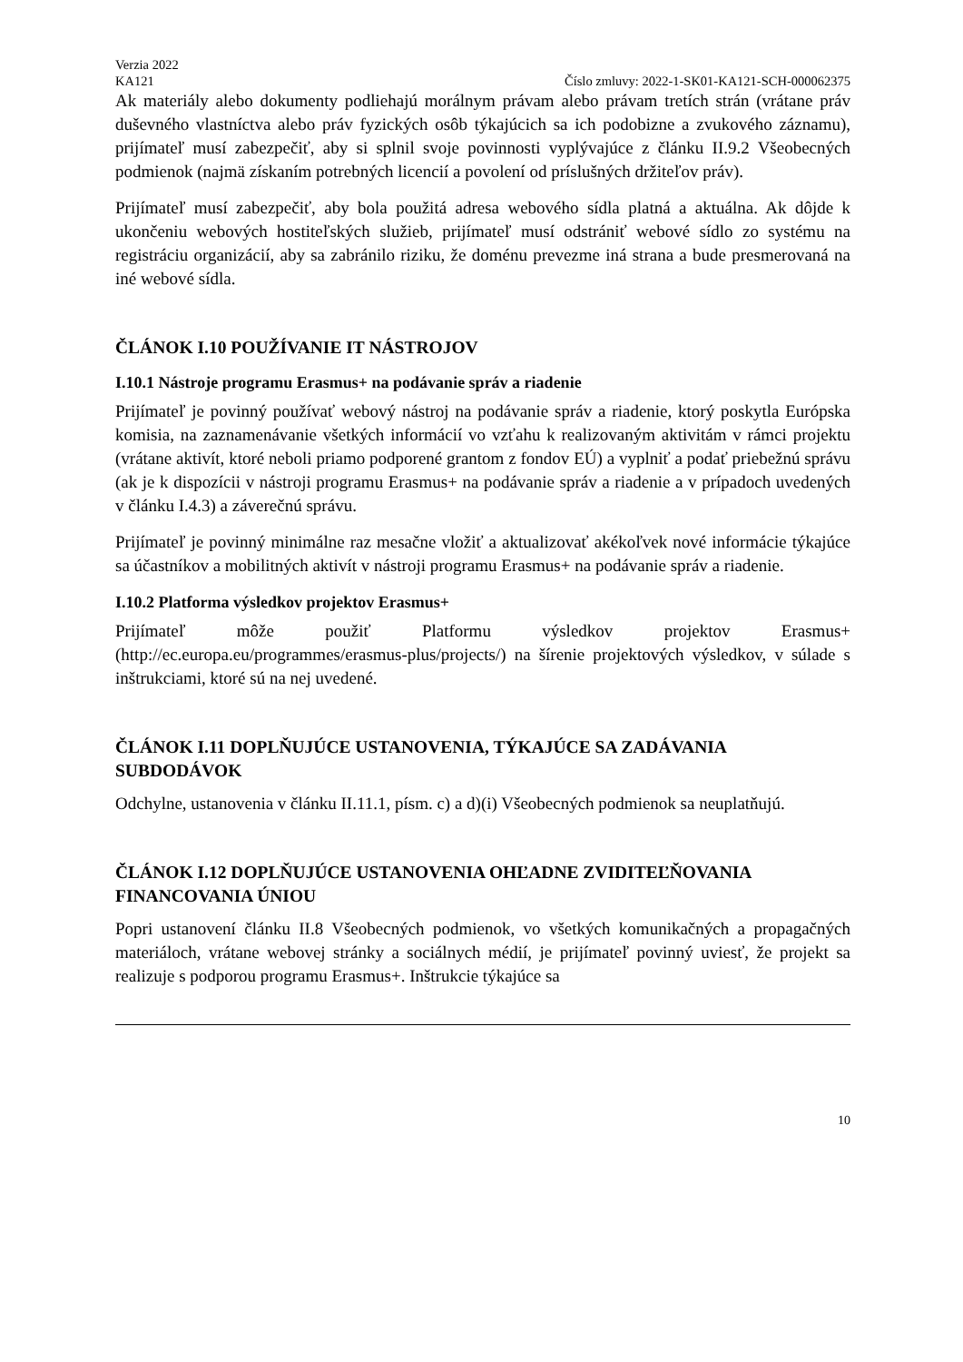Verzia 2022
KA121 Číslo zmluvy: 2022-1-SK01-KA121-SCH-000062375
Ak materiály alebo dokumenty podliehajú morálnym právam alebo právam tretích strán (vrátane práv duševného vlastníctva alebo práv fyzických osôb týkajúcich sa ich podobizne a zvukového záznamu), prijímateľ musí zabezpečiť, aby si splnil svoje povinnosti vyplývajúce z článku II.9.2 Všeobecných podmienok (najmä získaním potrebných licencií a povolení od príslušných držiteľov práv).
Prijímateľ musí zabezpečiť, aby bola použitá adresa webového sídla platná a aktuálna. Ak dôjde k ukončeniu webových hostiteľských služieb, prijímateľ musí odstrániť webové sídlo zo systému na registráciu organizácií, aby sa zabránilo riziku, že doménu prevezme iná strana a bude presmerovaná na iné webové sídla.
ČLÁNOK I.10 POUŽÍVANIE IT NÁSTROJOV
I.10.1 Nástroje programu Erasmus+ na podávanie správ a riadenie
Prijímateľ je povinný používať webový nástroj na podávanie správ a riadenie, ktorý poskytla Európska komisia, na zaznamenávanie všetkých informácií vo vzťahu k realizovaným aktivitám v rámci projektu (vrátane aktivít, ktoré neboli priamo podporené grantom z fondov EÚ) a vyplniť a podať priebežnú správu (ak je k dispozícii v nástroji programu Erasmus+ na podávanie správ a riadenie a v prípadoch uvedených v článku I.4.3) a záverečnú správu.
Prijímateľ je povinný minimálne raz mesačne vložiť a aktualizovať akékoľvek nové informácie týkajúce sa účastníkov a mobilitných aktivít v nástroji programu Erasmus+ na podávanie správ a riadenie.
I.10.2 Platforma výsledkov projektov Erasmus+
Prijímateľ môže použiť Platformu výsledkov projektov Erasmus+ (http://ec.europa.eu/programmes/erasmus-plus/projects/) na šírenie projektových výsledkov, v súlade s inštrukciami, ktoré sú na nej uvedené.
ČLÁNOK I.11 DOPLŇUJÚCE USTANOVENIA, TÝKAJÚCE SA ZADÁVANIA SUBDODÁVOK
Odchylne, ustanovenia v článku II.11.1, písm. c) a d)(i) Všeobecných podmienok sa neuplatňujú.
ČLÁNOK I.12 DOPLŇUJÚCE USTANOVENIA OHĽADNE ZVIDITEĽŇOVANIA FINANCOVANIA ÚNIOU
Popri ustanovení článku II.8 Všeobecných podmienok, vo všetkých komunikačných a propagačných materiáloch, vrátane webovej stránky a sociálnych médií, je prijímateľ povinný uviesť, že projekt sa realizuje s podporou programu Erasmus+. Inštrukcie týkajúce sa
10